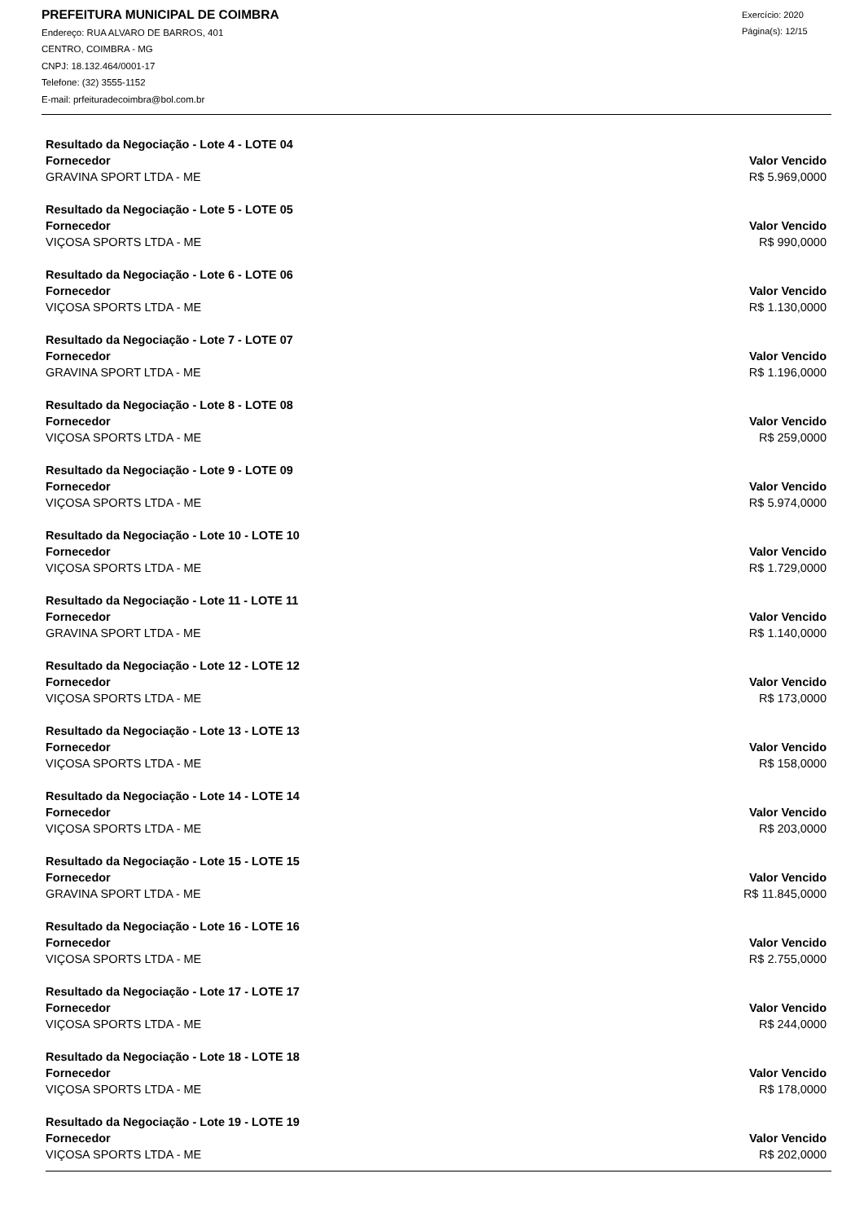PREFEITURA MUNICIPAL DE COIMBRA
Endereço: RUA ALVARO DE BARROS, 401
CENTRO, COIMBRA - MG
CNPJ: 18.132.464/0001-17
Telefone: (32) 3555-1152
E-mail: prfeituradecoimbra@bol.com.br
Exercício: 2020
Página(s): 12/15
| Resultado da Negociação - Lote 4 - LOTE 04 | |
| --- | --- |
| Fornecedor | Valor Vencido |
| GRAVINA SPORT LTDA - ME | R$ 5.969,0000 |
| Resultado da Negociação - Lote 5 - LOTE 05 | |
| --- | --- |
| Fornecedor | Valor Vencido |
| VIÇOSA SPORTS LTDA - ME | R$ 990,0000 |
| Resultado da Negociação - Lote 6 - LOTE 06 | |
| --- | --- |
| Fornecedor | Valor Vencido |
| VIÇOSA SPORTS LTDA - ME | R$ 1.130,0000 |
| Resultado da Negociação - Lote 7 - LOTE 07 | |
| --- | --- |
| Fornecedor | Valor Vencido |
| GRAVINA SPORT LTDA - ME | R$ 1.196,0000 |
| Resultado da Negociação - Lote 8 - LOTE 08 | |
| --- | --- |
| Fornecedor | Valor Vencido |
| VIÇOSA SPORTS LTDA - ME | R$ 259,0000 |
| Resultado da Negociação - Lote 9 - LOTE 09 | |
| --- | --- |
| Fornecedor | Valor Vencido |
| VIÇOSA SPORTS LTDA - ME | R$ 5.974,0000 |
| Resultado da Negociação - Lote 10 - LOTE 10 | |
| --- | --- |
| Fornecedor | Valor Vencido |
| VIÇOSA SPORTS LTDA - ME | R$ 1.729,0000 |
| Resultado da Negociação - Lote 11 - LOTE 11 | |
| --- | --- |
| Fornecedor | Valor Vencido |
| GRAVINA SPORT LTDA - ME | R$ 1.140,0000 |
| Resultado da Negociação - Lote 12 - LOTE 12 | |
| --- | --- |
| Fornecedor | Valor Vencido |
| VIÇOSA SPORTS LTDA - ME | R$ 173,0000 |
| Resultado da Negociação - Lote 13 - LOTE 13 | |
| --- | --- |
| Fornecedor | Valor Vencido |
| VIÇOSA SPORTS LTDA - ME | R$ 158,0000 |
| Resultado da Negociação - Lote 14 - LOTE 14 | |
| --- | --- |
| Fornecedor | Valor Vencido |
| VIÇOSA SPORTS LTDA - ME | R$ 203,0000 |
| Resultado da Negociação - Lote 15 - LOTE 15 | |
| --- | --- |
| Fornecedor | Valor Vencido |
| GRAVINA SPORT LTDA - ME | R$ 11.845,0000 |
| Resultado da Negociação - Lote 16 - LOTE 16 | |
| --- | --- |
| Fornecedor | Valor Vencido |
| VIÇOSA SPORTS LTDA - ME | R$ 2.755,0000 |
| Resultado da Negociação - Lote 17 - LOTE 17 | |
| --- | --- |
| Fornecedor | Valor Vencido |
| VIÇOSA SPORTS LTDA - ME | R$ 244,0000 |
| Resultado da Negociação - Lote 18 - LOTE 18 | |
| --- | --- |
| Fornecedor | Valor Vencido |
| VIÇOSA SPORTS LTDA - ME | R$ 178,0000 |
| Resultado da Negociação - Lote 19 - LOTE 19 | |
| --- | --- |
| Fornecedor | Valor Vencido |
| VIÇOSA SPORTS LTDA - ME | R$ 202,0000 |